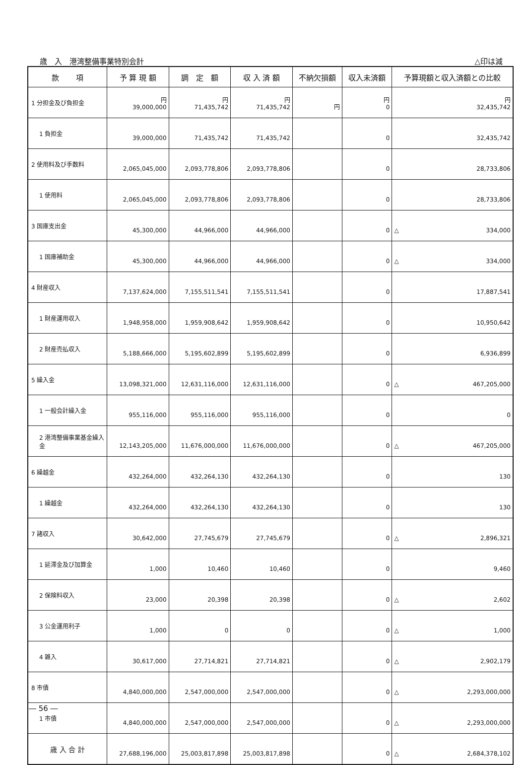歳　入　港湾整備事業特別会計 △印は減
| 款 項 | 予 算 現 額 | 調 定 額 | 収 入 済 額 | 不納欠損額 | 収入未済額 | 予算現額と収入済額との比較 |
| --- | --- | --- | --- | --- | --- | --- |
| 1 分担金及び負担金 | 円 39,000,000 | 円 71,435,742 | 円 71,435,742 | 円 | 円 0 | 円 32,435,742 |
| 1 負担金 | 39,000,000 | 71,435,742 | 71,435,742 | | 0 | 32,435,742 |
| 2 使用料及び手数料 | 2,065,045,000 | 2,093,778,806 | 2,093,778,806 | | 0 | 28,733,806 |
| 1 使用料 | 2,065,045,000 | 2,093,778,806 | 2,093,778,806 | | 0 | 28,733,806 |
| 3 国庫支出金 | 45,300,000 | 44,966,000 | 44,966,000 | | 0 | △ 334,000 |
| 1 国庫補助金 | 45,300,000 | 44,966,000 | 44,966,000 | | 0 | △ 334,000 |
| 4 財産収入 | 7,137,624,000 | 7,155,511,541 | 7,155,511,541 | | 0 | 17,887,541 |
| 1 財産運用収入 | 1,948,958,000 | 1,959,908,642 | 1,959,908,642 | | 0 | 10,950,642 |
| 2 財産売払収入 | 5,188,666,000 | 5,195,602,899 | 5,195,602,899 | | 0 | 6,936,899 |
| 5 繰入金 | 13,098,321,000 | 12,631,116,000 | 12,631,116,000 | | 0 | △ 467,205,000 |
| 1 一般会計繰入金 | 955,116,000 | 955,116,000 | 955,116,000 | | 0 | 0 |
| 2 港湾整備事業基金繰入金 | 12,143,205,000 | 11,676,000,000 | 11,676,000,000 | | 0 | △ 467,205,000 |
| 6 繰越金 | 432,264,000 | 432,264,130 | 432,264,130 | | 0 | 130 |
| 1 繰越金 | 432,264,000 | 432,264,130 | 432,264,130 | | 0 | 130 |
| 7 諸収入 | 30,642,000 | 27,745,679 | 27,745,679 | | 0 | △ 2,896,321 |
| 1 延滞金及び加算金 | 1,000 | 10,460 | 10,460 | | 0 | 9,460 |
| 2 保険料収入 | 23,000 | 20,398 | 20,398 | | 0 | △ 2,602 |
| 3 公金運用利子 | 1,000 | 0 | 0 | | 0 | △ 1,000 |
| 4 雑入 | 30,617,000 | 27,714,821 | 27,714,821 | | 0 | △ 2,902,179 |
| 8 市債 | 4,840,000,000 | 2,547,000,000 | 2,547,000,000 | | 0 | △ 2,293,000,000 |
| 1 市債 | 4,840,000,000 | 2,547,000,000 | 2,547,000,000 | | 0 | △ 2,293,000,000 |
| 歳 入 合 計 | 27,688,196,000 | 25,003,817,898 | 25,003,817,898 | | 0 | △ 2,684,378,102 |
― 56 ―